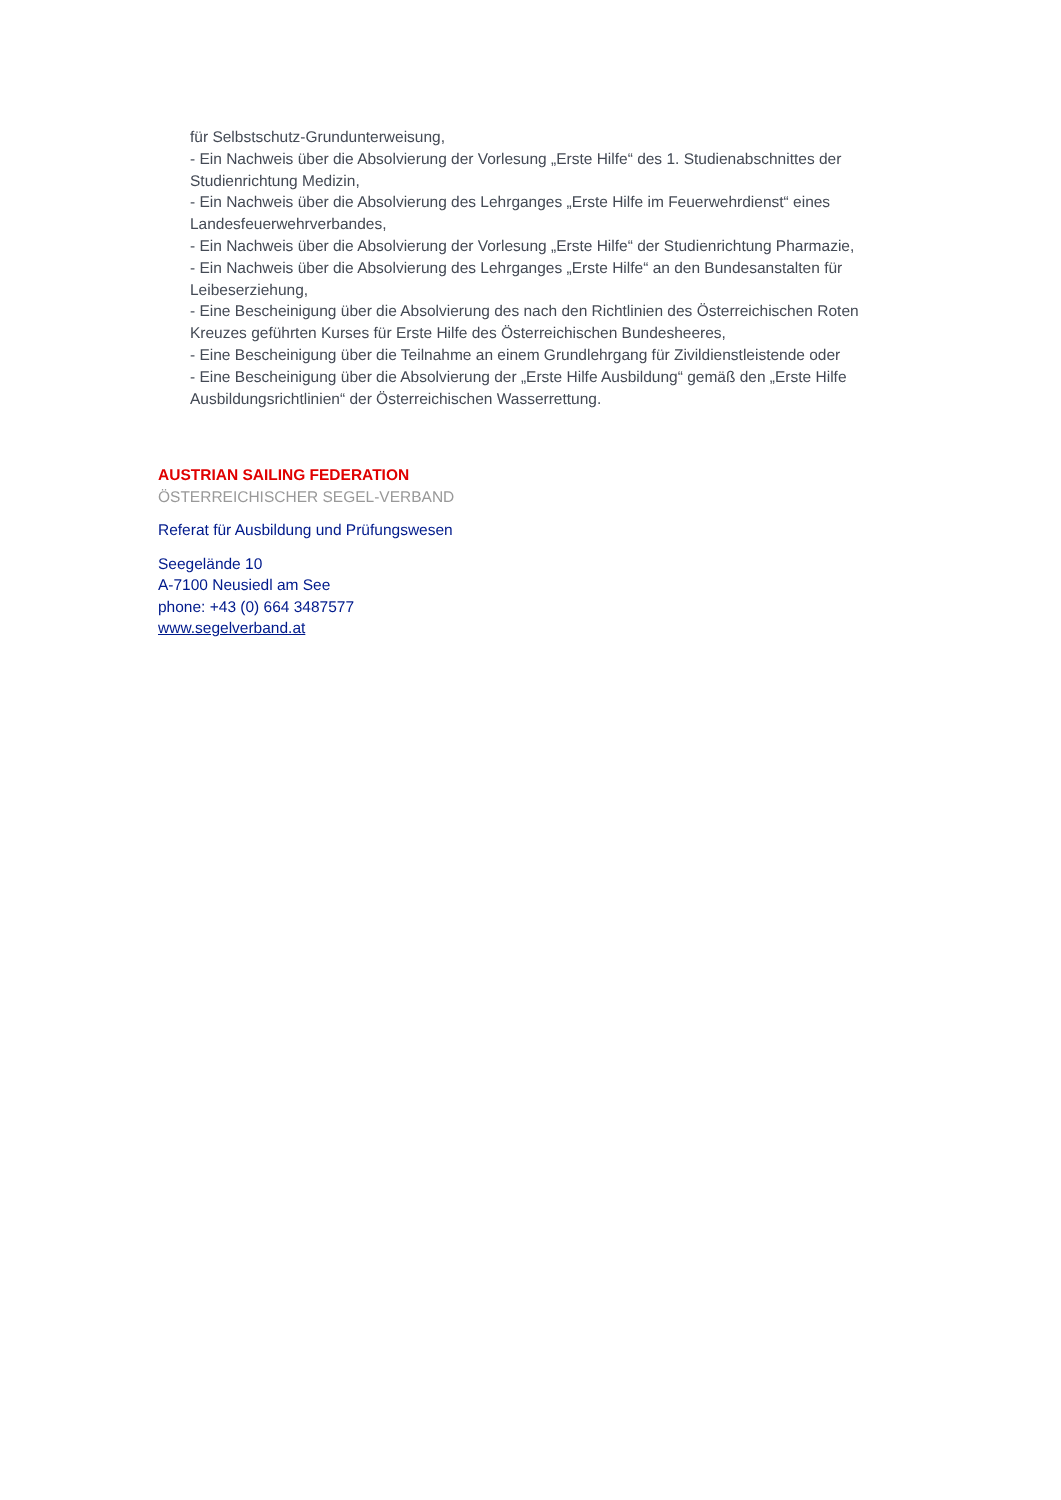für Selbstschutz-Grundunterweisung,
- Ein Nachweis über die Absolvierung der Vorlesung „Erste Hilfe“ des 1. Studienabschnittes der Studienrichtung Medizin,
- Ein Nachweis über die Absolvierung des Lehrganges „Erste Hilfe im Feuerwehrdienst“ eines Landesfeuerwehrverbandes,
- Ein Nachweis über die Absolvierung der Vorlesung „Erste Hilfe“ der Studienrichtung Pharmazie,
- Ein Nachweis über die Absolvierung des Lehrganges „Erste Hilfe“ an den Bundesanstalten für Leibeserziehung,
- Eine Bescheinigung über die Absolvierung des nach den Richtlinien des Österreichischen Roten Kreuzes geführten Kurses für Erste Hilfe des Österreichischen Bundesheeres,
- Eine Bescheinigung über die Teilnahme an einem Grundlehrgang für Zivildienstleistende oder
- Eine Bescheinigung über die Absolvierung der „Erste Hilfe Ausbildung“ gemäß den „Erste Hilfe Ausbildungsrichtlinien“ der Österreichischen Wasserrettung.
AUSTRIAN SAILING FEDERATION
ÖSTERREICHISCHER SEGEL-VERBAND
Referat für Ausbildung und Prüfungswesen
Seegelände 10
A-7100 Neusiedl am See
phone: +43 (0) 664 3487577
www.segelverband.at